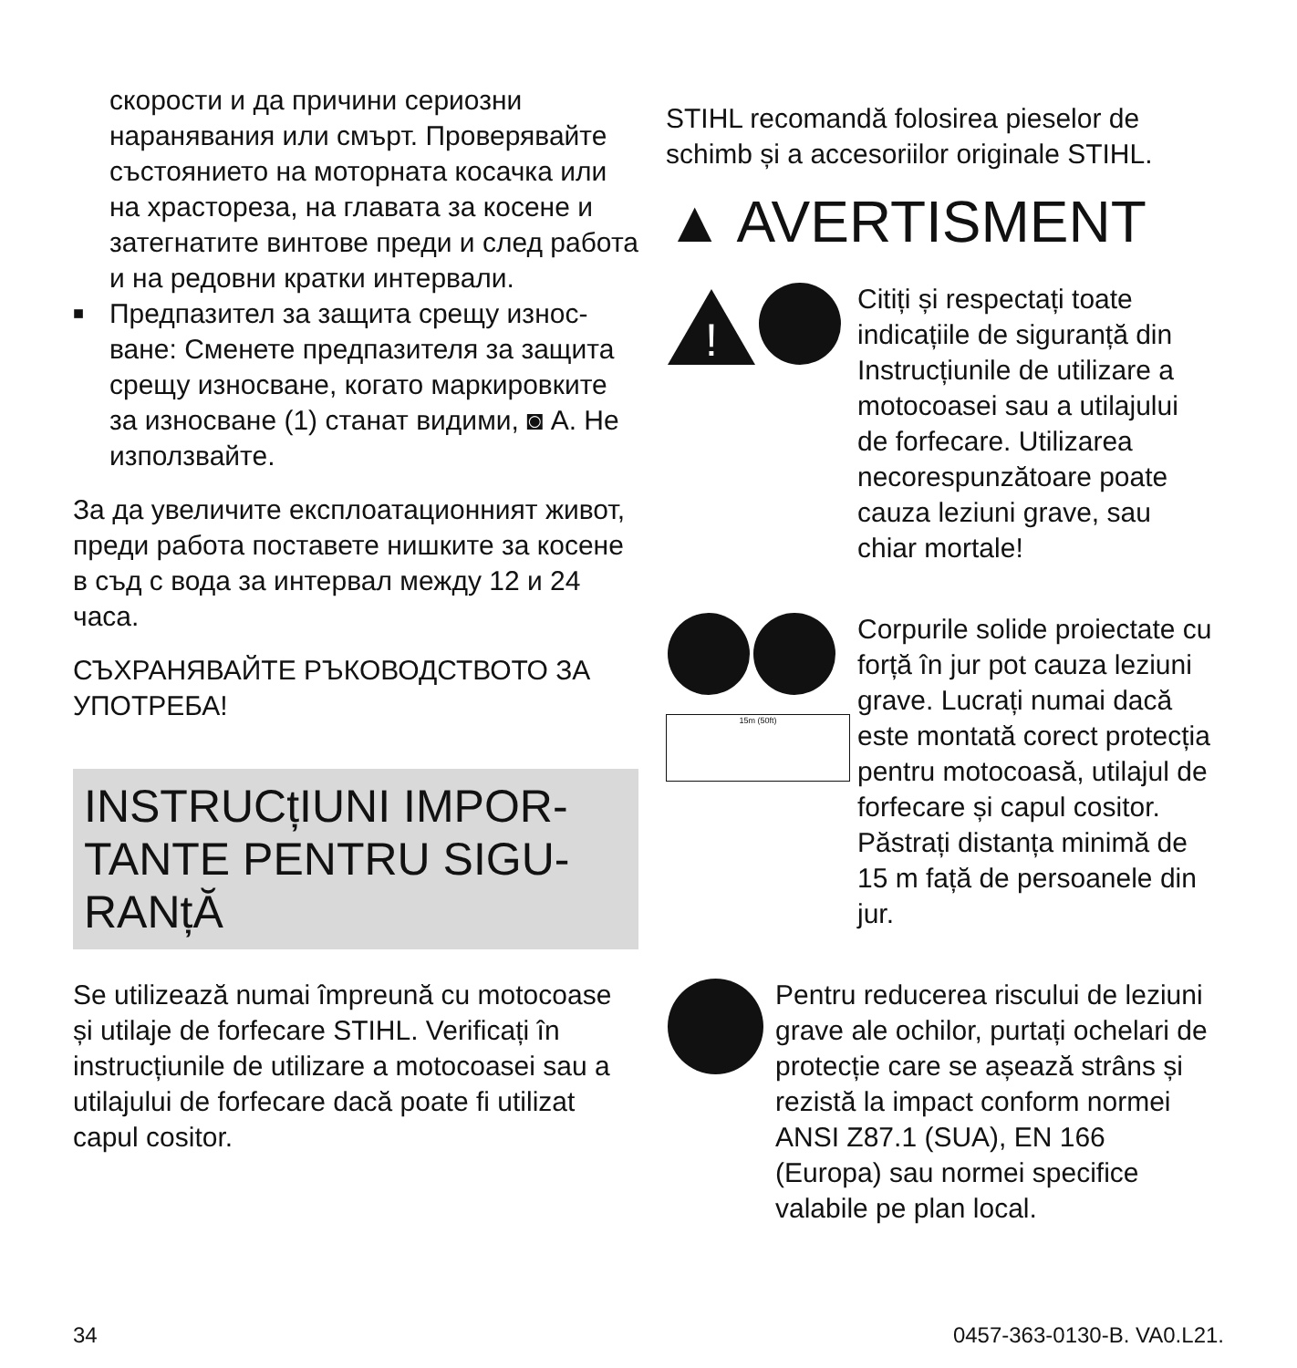скорости и да причини сериозни наранявания или смърт. Проверя­вайте състоянието на моторната косачка или на храстореза, на гла­вата за косене и затегнатите винтове преди и след работа и на редовни кратки интервали.
■
Предпазител за защита срещу износ­ване: Сменете предпазителя за защита срещу износване, когато маркировките за износване (1) ста­нат видими, ◙ A. Не използвайте.
За да увеличите експлоатационният живот, преди работа поставете ниш­ките за косене в съд с вода за интервал между 12 и 24 часа.
СЪХРАНЯВАЙТЕ РЪКОВОДСТВОТО ЗА УПОТРЕБА!
INSTRUCțIUNI IMPOR­TANTE PENTRU SIGU­RANțĂ
Se utilizează numai împreună cu moto­coase și utilaje de forfecare STIHL. Verifi­cați în instrucțiunile de utilizare a moto­coasei sau a utilajului de forfecare dacă poate fi utilizat capul cositor.
STIHL recomandă folosirea pieselor de schimb și a accesoriilor originale STIHL.
▲ AVERTISMENT
!
Citiți și respectați toate indicațiile de siguranță din Instrucțiunile de utilizare a motocoasei sau a utilajului de forfecare. Utilizarea necorespunzătoare poate cauza leziuni grave, sau chiar mortale!
15m (50ft)
Corpurile solide proiectate cu forță în jur pot cauza leziuni grave. Lucrați numai dacă este montată corect protecția pentru motocoasă, utilajul de for­fecare și capul cositor. Păstrați distanța minimă de 15 m față de persoa­nele din jur.
Pentru reducerea riscului de leziuni grave ale ochilor, purtați ochelari de protecție care se așează strâns și rezistă la impact conform normei ANSI Z87.1 (SUA), EN 166 (Europa) sau normei specifice valabile pe plan local.
34 0457-363-0130-B. VA0.L21.